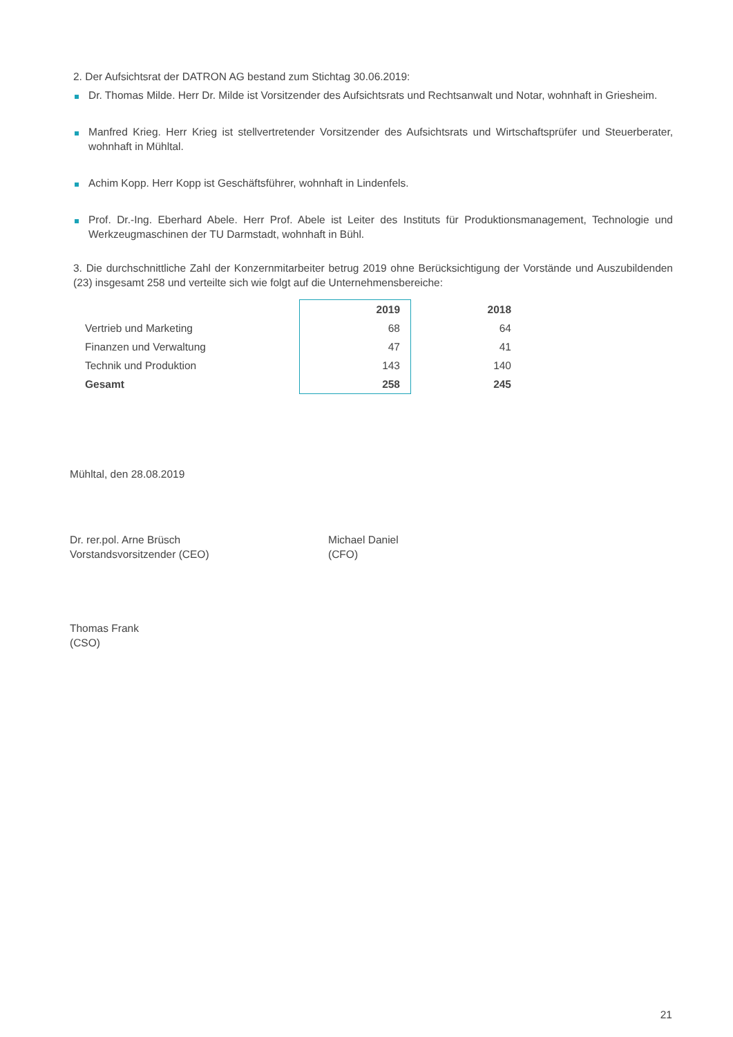2. Der Aufsichtsrat der DATRON AG bestand zum Stichtag 30.06.2019:
Dr. Thomas Milde. Herr Dr. Milde ist Vorsitzender des Aufsichtsrats und Rechtsanwalt und Notar, wohnhaft in Griesheim.
Manfred Krieg. Herr Krieg ist stellvertretender Vorsitzender des Aufsichtsrats und Wirtschaftsprüfer und Steuerberater, wohnhaft in Mühltal.
Achim Kopp. Herr Kopp ist Geschäftsführer, wohnhaft in Lindenfels.
Prof. Dr.-Ing. Eberhard Abele. Herr Prof. Abele ist Leiter des Instituts für Produktionsmanagement, Technologie und Werkzeugmaschinen der TU Darmstadt, wohnhaft in Bühl.
3. Die durchschnittliche Zahl der Konzernmitarbeiter betrug 2019 ohne Berücksichtigung der Vorstände und Auszubildenden (23) insgesamt 258 und verteilte sich wie folgt auf die Unternehmensbereiche:
| | 2019 | 2018 |
| --- | --- | --- |
| Vertrieb und Marketing | 68 | 64 |
| Finanzen und Verwaltung | 47 | 41 |
| Technik und Produktion | 143 | 140 |
| Gesamt | 258 | 245 |
Mühltal, den 28.08.2019
Dr. rer.pol. Arne Brüsch
Vorstandsvorsitzender (CEO)
Michael Daniel
(CFO)
Thomas Frank
(CSO)
21